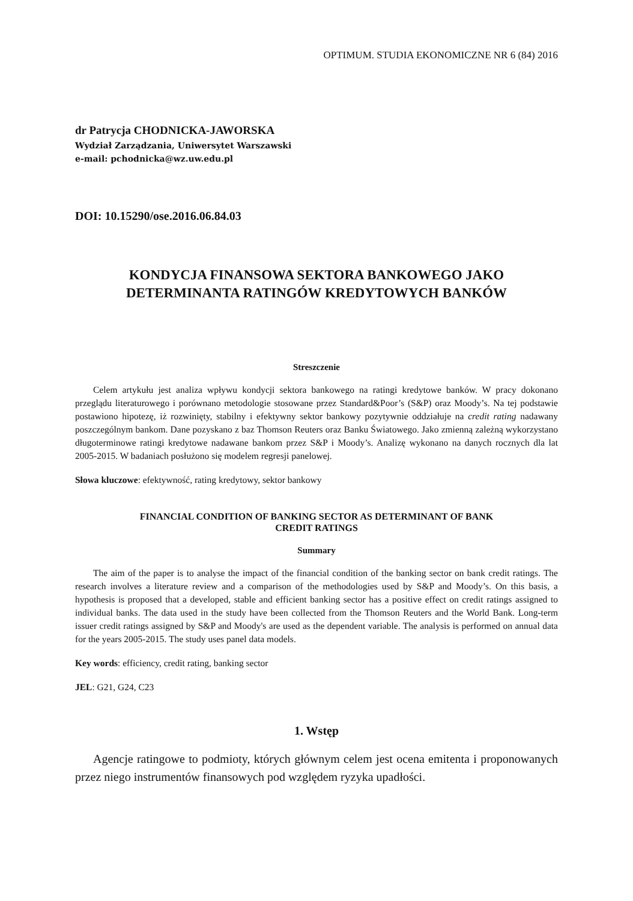OPTIMUM. STUDIA EKONOMICZNE NR 6 (84) 2016
dr Patrycja CHODNICKA-JAWORSKA
Wydział Zarządzania, Uniwersytet Warszawski
e-mail: pchodnicka@wz.uw.edu.pl
DOI: 10.15290/ose.2016.06.84.03
KONDYCJA FINANSOWA SEKTORA BANKOWEGO JAKO
DETERMINANTA RATINGÓW KREDYTOWYCH BANKÓW
Streszczenie
Celem artykułu jest analiza wpływu kondycji sektora bankowego na ratingi kredytowe banków. W pracy dokonano przeglądu literaturowego i porównano metodologie stosowane przez Standard&Poor’s (S&P) oraz Moody’s. Na tej podstawie postawiono hipotezę, iż rozwinięty, stabilny i efektywny sektor bankowy pozytywnie oddziałuje na credit rating nadawany poszczególnym bankom. Dane pozyskano z baz Thomson Reuters oraz Banku Światowego. Jako zmienną zależną wykorzystano długoterminowe ratingi kredytowe nadawane bankom przez S&P i Moody’s. Analizę wykonano na danych rocznych dla lat 2005-2015. W badaniach posłużono się modelem regresji panelowej.
Słowa kluczowe: efektywność, rating kredytowy, sektor bankowy
FINANCIAL CONDITION OF BANKING SECTOR AS DETERMINANT OF BANK
CREDIT RATINGS
Summary
The aim of the paper is to analyse the impact of the financial condition of the banking sector on bank credit ratings. The research involves a literature review and a comparison of the methodologies used by S&P and Moody’s. On this basis, a hypothesis is proposed that a developed, stable and efficient banking sector has a positive effect on credit ratings assigned to individual banks. The data used in the study have been collected from the Thomson Reuters and the World Bank. Long-term issuer credit ratings assigned by S&P and Moody's are used as the dependent variable. The analysis is performed on annual data for the years 2005-2015. The study uses panel data models.
Key words: efficiency, credit rating, banking sector
JEL: G21, G24, C23
1. Wstęp
Agencje ratingowe to podmioty, których głównym celem jest ocena emitenta i proponowanych przez niego instrumentów finansowych pod względem ryzyka upadłości.